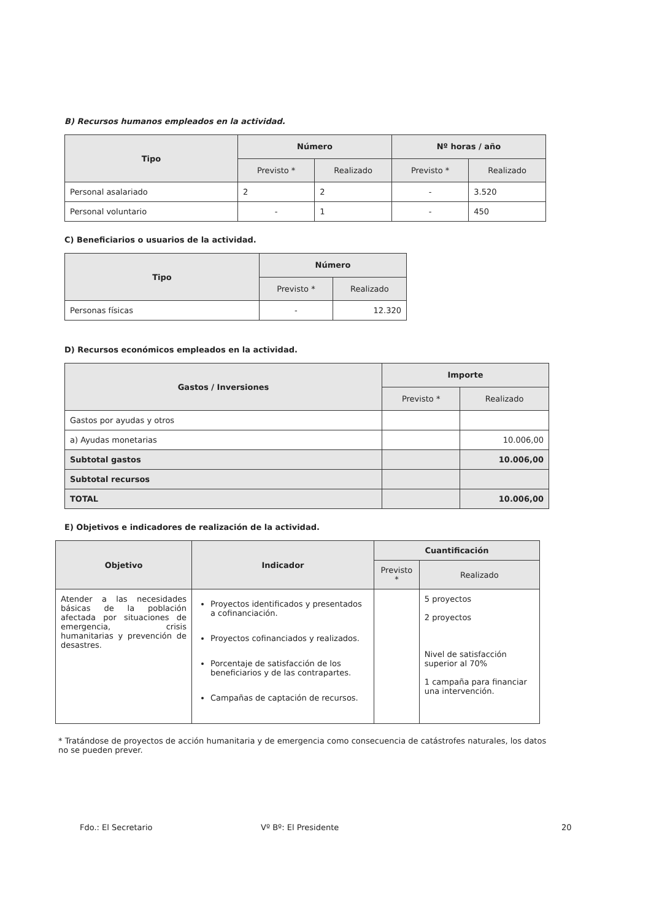B) Recursos humanos empleados en la actividad.
| Tipo | Número | | Nº horas / año | |
| --- | --- | --- | --- | --- |
| | Previsto * | Realizado | Previsto * | Realizado |
| Personal asalariado | 2 | 2 | - | 3.520 |
| Personal voluntario | - | 1 | - | 450 |
C) Beneficiarios o usuarios de la actividad.
| Tipo | Número | |
| --- | --- | --- |
| | Previsto * | Realizado |
| Personas físicas | - | 12.320 |
D) Recursos económicos empleados en la actividad.
| Gastos / Inversiones | Importe | |
| --- | --- | --- |
| | Previsto * | Realizado |
| Gastos por ayudas y otros | | |
| a) Ayudas monetarias | | 10.006,00 |
| Subtotal gastos | | 10.006,00 |
| Subtotal recursos | | |
| TOTAL | | 10.006,00 |
E) Objetivos e indicadores de realización de la actividad.
| Objetivo | Indicador | Cuantificación | |
| --- | --- | --- | --- |
| | | Previsto * | Realizado |
| Atender a las necesidades básicas de la población afectada por situaciones de emergencia, crisis humanitarias y prevención de desastres. | Proyectos identificados y presentados a cofinanciación. Proyectos cofinanciados y realizados. Porcentaje de satisfacción de los beneficiarios y de las contrapartes. Campañas de captación de recursos. | | 5 proyectos 2 proyectos Nivel de satisfacción superior al 70% 1 campaña para financiar una intervención. |
* Tratándose de proyectos de acción humanitaria y de emergencia como consecuencia de catástrofes naturales, los datos no se pueden prever.
Fdo.: El Secretario Vº Bº: El Presidente 20